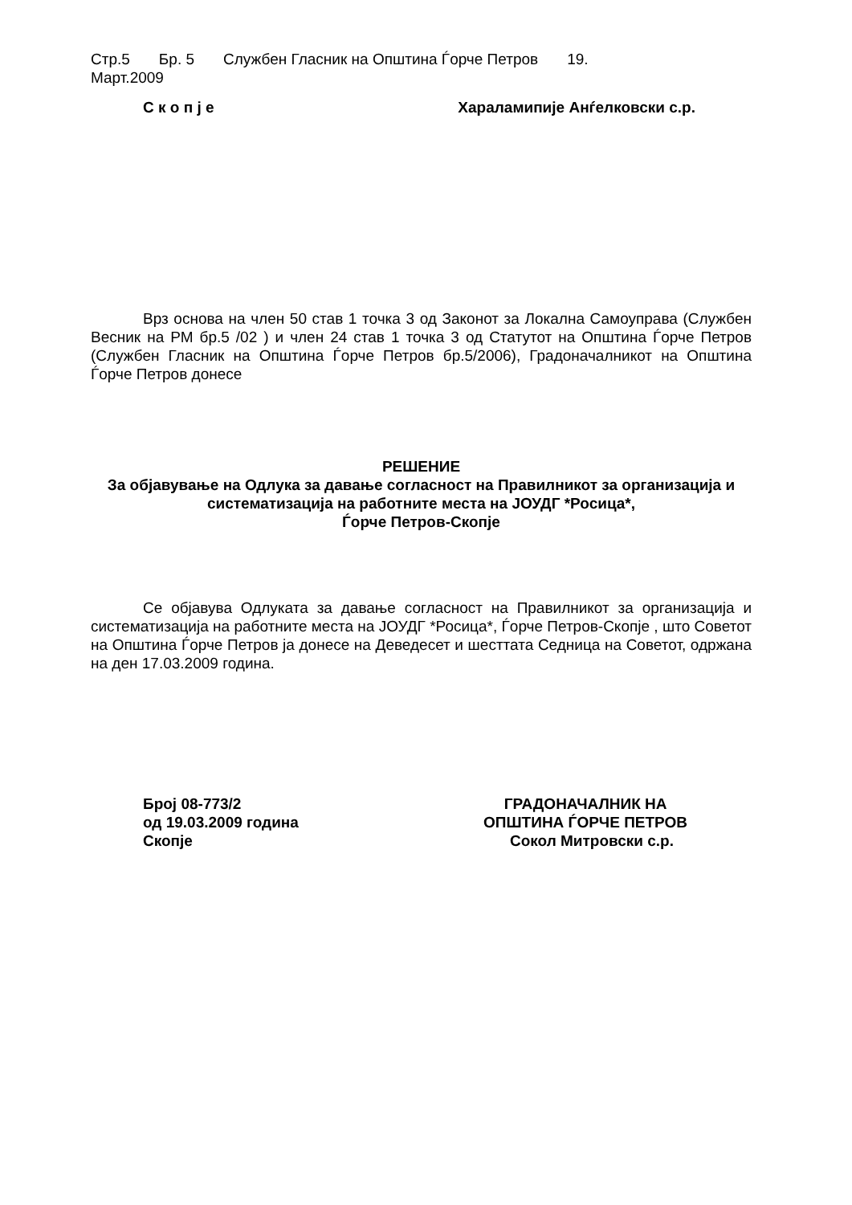Стр.5 Бр. 5 Службен Гласник на Општина Ѓорче Петров 19.
Март.2009
С к о п ј е Хараламипије Анѓелковски с.р.
Врз основа на член 50 став 1 точка 3 од Законот за Локална Самоуправа (Службен Весник на РМ бр.5 /02 ) и член 24 став 1 точка 3 од Статутот на Општина Ѓорче Петров (Службен Гласник на Општина Ѓорче Петров бр.5/2006), Градоначалникот на Општина Ѓорче Петров донесе
РЕШЕНИЕ
За објавување на Одлука за давање согласност на Правилникот за организација и систематизација на работните места на ЈОУДГ *Росица*,
Ѓорче Петров-Скопје
Се објавува Одлуката за давање согласност на Правилникот за организација и систематизација на работните места на ЈОУДГ *Росица*, Ѓорче Петров-Скопје , што Советот на Општина Ѓорче Петров ја донесе на Деведесет и шесттата Седница на Советот, одржана на ден 17.03.2009 година.
Број 08-773/2
од 19.03.2009 година
Скопје
ГРАДОНАЧАЛНИК НА
ОПШТИНА ЃОРЧЕ ПЕТРОВ
Сокол Митровски с.р.